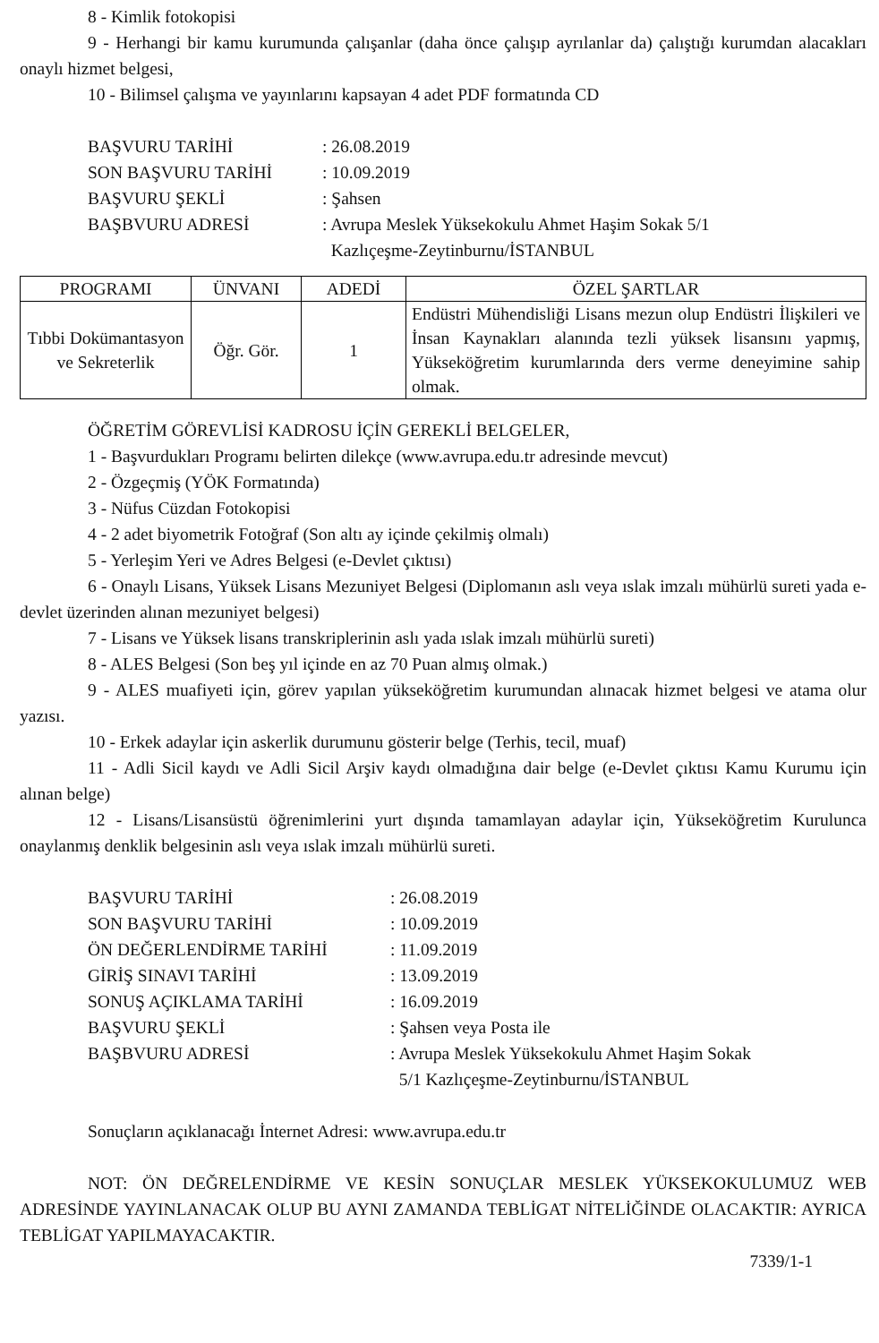8 - Kimlik fotokopisi
9 - Herhangi bir kamu kurumunda çalışanlar (daha önce çalışıp ayrılanlar da) çalıştığı kurumdan alacakları onaylı hizmet belgesi,
10 - Bilimsel çalışma ve yayınlarını kapsayan 4 adet PDF formatında CD
| BAŞVURU TARİHİ | : 26.08.2019 |
| SON BAŞVURU TARİHİ | : 10.09.2019 |
| BAŞVURU ŞEKLİ | : Şahsen |
| BAŞBVURU ADRESİ | : Avrupa Meslek Yüksekokulu Ahmet Haşim Sokak 5/1 Kazlıçeşme-Zeytinburnu/İSTANBUL |
| PROGRAMI | ÜNVANI | ADEDİ | ÖZEL ŞARTLAR |
| --- | --- | --- | --- |
| Tıbbi Dokümantasyon ve Sekreterlik | Öğr. Gör. | 1 | Endüstri Mühendisliği Lisans mezun olup Endüstri İlişkileri ve İnsan Kaynakları alanında tezli yüksek lisansını yapmış, Yükseköğretim kurumlarında ders verme deneyimine sahip olmak. |
ÖĞRETİM GÖREVLİSİ KADROSU İÇİN GEREKLİ BELGELER,
1 - Başvurdukları Programı belirten dilekçe (www.avrupa.edu.tr adresinde mevcut)
2 - Özgeçmiş (YÖK Formatında)
3 - Nüfus Cüzdan Fotokopisi
4 - 2 adet biyometrik Fotoğraf (Son altı ay içinde çekilmiş olmalı)
5 - Yerleşim Yeri ve Adres Belgesi (e-Devlet çıktısı)
6 - Onaylı Lisans, Yüksek Lisans Mezuniyet Belgesi (Diplomanın aslı veya ıslak imzalı mühürlü sureti yada e-devlet üzerinden alınan mezuniyet belgesi)
7 - Lisans ve Yüksek lisans transkriplerinin aslı yada ıslak imzalı mühürlü sureti)
8 - ALES Belgesi (Son beş yıl içinde en az 70 Puan almış olmak.)
9 - ALES muafiyeti için, görev yapılan yükseköğretim kurumundan alınacak hizmet belgesi ve atama olur yazısı.
10 - Erkek adaylar için askerlik durumunu gösterir belge (Terhis, tecil, muaf)
11 - Adli Sicil kaydı ve Adli Sicil Arşiv kaydı olmadığına dair belge (e-Devlet çıktısı Kamu Kurumu için alınan belge)
12 - Lisans/Lisansüstü öğrenimlerini yurt dışında tamamlayan adaylar için, Yükseköğretim Kurulunca onaylanmış denklik belgesinin aslı veya ıslak imzalı mühürlü sureti.
| BAŞVURU TARİHİ | : 26.08.2019 |
| SON BAŞVURU TARİHİ | : 10.09.2019 |
| ÖN DEĞERLENDİRME TARİHİ | : 11.09.2019 |
| GİRİŞ SINAVI TARİHİ | : 13.09.2019 |
| SONUŞ AÇIKLAMA TARİHİ | : 16.09.2019 |
| BAŞVURU ŞEKLİ | : Şahsen veya Posta ile |
| BAŞBVURU ADRESİ | : Avrupa Meslek Yüksekokulu Ahmet Haşim Sokak 5/1 Kazlıçeşme-Zeytinburnu/İSTANBUL |
Sonuçların açıklanacağı İnternet Adresi: www.avrupa.edu.tr
NOT: ÖN DEĞRELENDİRME VE KESİN SONUÇLAR MESLEK YÜKSEKOKULUMUZ WEB ADRESİNDE YAYINLANACAK OLUP BU AYNI ZAMANDA TEBLİGAT NİTELİĞİNDE OLACAKTIR: AYRICA TEBLİGAT YAPILMAYACAKTIR.
7339/1-1